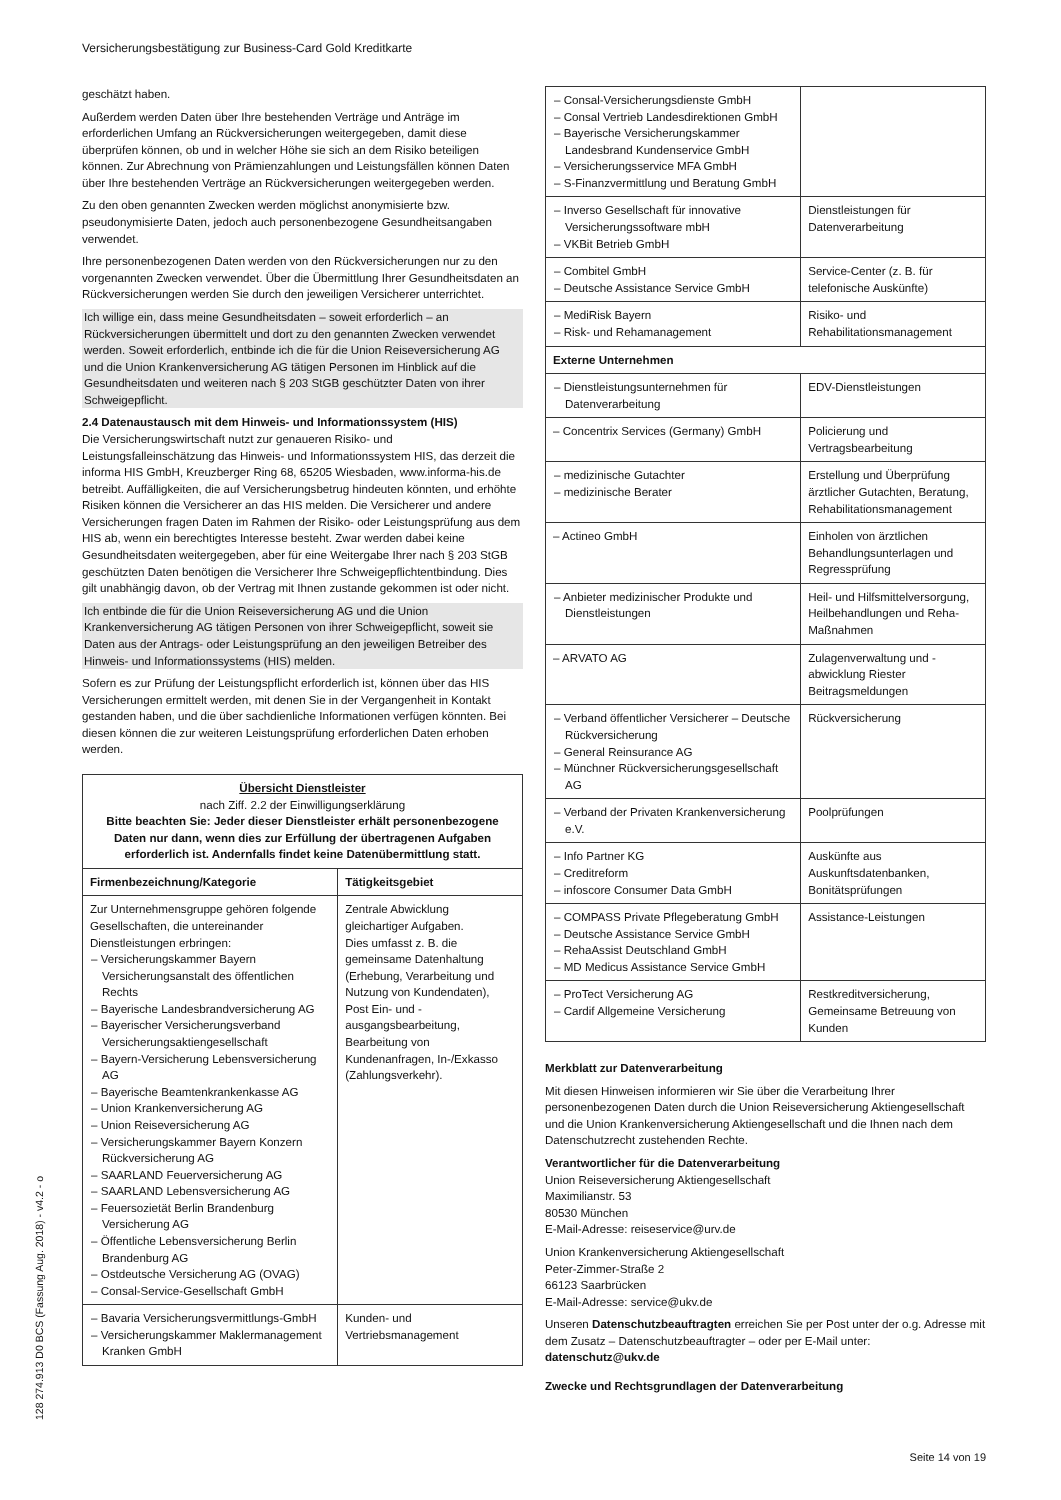Versicherungsbestätigung zur Business-Card Gold Kreditkarte
geschätzt haben.
Außerdem werden Daten über Ihre bestehenden Verträge und Anträge im erforderlichen Umfang an Rückversicherungen weitergegeben, damit diese überprüfen können, ob und in welcher Höhe sie sich an dem Risiko beteiligen können. Zur Abrechnung von Prämienzahlungen und Leistungsfällen können Daten über Ihre bestehenden Verträge an Rückversicherungen weitergegeben werden.
Zu den oben genannten Zwecken werden möglichst anonymisierte bzw. pseudonymisierte Daten, jedoch auch personenbezogene Gesundheitsangaben verwendet.
Ihre personenbezogenen Daten werden von den Rückversicherungen nur zu den vorgenannten Zwecken verwendet. Über die Übermittlung Ihrer Gesundheitsdaten an Rückversicherungen werden Sie durch den jeweiligen Versicherer unterrichtet.
Ich willige ein, dass meine Gesundheitsdaten – soweit erforderlich – an Rückversicherungen übermittelt und dort zu den genannten Zwecken verwendet werden. Soweit erforderlich, entbinde ich die für die Union Reiseversicherung AG und die Union Krankenversicherung AG tätigen Personen im Hinblick auf die Gesundheitsdaten und weiteren nach § 203 StGB geschützter Daten von ihrer Schweigepflicht.
2.4 Datenaustausch mit dem Hinweis- und Informationssystem (HIS)
Die Versicherungswirtschaft nutzt zur genaueren Risiko- und Leistungsfalleinschätzung das Hinweis- und Informationssystem HIS, das derzeit die informa HIS GmbH, Kreuzberger Ring 68, 65205 Wiesbaden, www.informa-his.de betreibt. Auffälligkeiten, die auf Versicherungsbetrug hindeuten könnten, und erhöhte Risiken können die Versicherer an das HIS melden. Die Versicherer und andere Versicherungen fragen Daten im Rahmen der Risiko- oder Leistungsprüfung aus dem HIS ab, wenn ein berechtigtes Interesse besteht. Zwar werden dabei keine Gesundheitsdaten weitergegeben, aber für eine Weitergabe Ihrer nach § 203 StGB geschützten Daten benötigen die Versicherer Ihre Schweigepflichtentbindung. Dies gilt unabhängig davon, ob der Vertrag mit Ihnen zustande gekommen ist oder nicht.
Ich entbinde die für die Union Reiseversicherung AG und die Union Krankenversicherung AG tätigen Personen von ihrer Schweigepflicht, soweit sie Daten aus der Antrags- oder Leistungsprüfung an den jeweiligen Betreiber des Hinweis- und Informationssystems (HIS) melden.
Sofern es zur Prüfung der Leistungspflicht erforderlich ist, können über das HIS Versicherungen ermittelt werden, mit denen Sie in der Vergangenheit in Kontakt gestanden haben, und die über sachdienliche Informationen verfügen könnten. Bei diesen können die zur weiteren Leistungsprüfung erforderlichen Daten erhoben werden.
| Übersicht Dienstleister nach Ziff. 2.2 der Einwilligungserklärung Bitte beachten Sie: Jeder dieser Dienstleister erhält personenbezogene Daten nur dann, wenn dies zur Erfüllung der übertragenen Aufgaben erforderlich ist. Andernfalls findet keine Datenübermittlung statt. | |
| Firmenbezeichnung/Kategorie | Tätigkeitsgebiet |
| Zur Unternehmensgruppe gehören folgende Gesellschaften, die untereinander Dienstleistungen erbringen: – Versicherungskammer Bayern Versicherungsanstalt des öffentlichen Rechts – Bayerische Landesbrandversicherung AG – Bayerischer Versicherungsverband Versicherungsaktiengesellschaft – Bayern-Versicherung Lebensversicherung AG – Bayerische Beamtenkrankenkasse AG – Union Krankenversicherung AG – Union Reiseversicherung AG – Versicherungskammer Bayern Konzern Rückversicherung AG – SAARLAND Feuerversicherung AG – SAARLAND Lebensversicherung AG – Feuersozietät Berlin Brandenburg Versicherung AG – Öffentliche Lebensversicherung Berlin Brandenburg AG – Ostdeutsche Versicherung AG (OVAG) – Consal-Service-Gesellschaft GmbH | Zentrale Abwicklung gleichartiger Aufgaben. Dies umfasst z. B. die gemeinsame Datenhaltung (Erhebung, Verarbeitung und Nutzung von Kundendaten), Post Ein- und -ausgangsbearbeitung, Bearbeitung von Kundenanfragen, In-/Exkasso (Zahlungsverkehr). |
| – Bavaria Versicherungsvermittlungs-GmbH – Versicherungskammer Maklermanagement Kranken GmbH | Kunden- und Vertriebsmanagement |
| – Consal-Versicherungsdienste GmbH – Consal Vertrieb Landesdirektionen GmbH – Bayerische Versicherungskammer Landesbrand Kundenservice GmbH – Versicherungsservice MFA GmbH – S-Finanzvermittlung und Beratung GmbH | |
| – Inverso Gesellschaft für innovative Versicherungssoftware mbH – VKBit Betrieb GmbH | Dienstleistungen für Datenverarbeitung |
| – Combitel GmbH – Deutsche Assistance Service GmbH | Service-Center (z. B. für telefonische Auskünfte) |
| – MediRisk Bayern – Risk- und Rehamanagement | Risiko- und Rehabilitationsmanagement |
| Externe Unternehmen | |
| – Dienstleistungsunternehmen für Datenverarbeitung | EDV-Dienstleistungen |
| – Concentrix Services (Germany) GmbH | Policierung und Vertragsbearbeitung |
| – medizinische Gutachter – medizinische Berater | Erstellung und Überprüfung ärztlicher Gutachten, Beratung, Rehabilitationsmanagement |
| – Actineo GmbH | Einholen von ärztlichen Behandlungsunterlagen und Regressprüfung |
| – Anbieter medizinischer Produkte und Dienstleistungen | Heil- und Hilfsmittelversorgung, Heilbehandlungen und Reha-Maßnahmen |
| – ARVATO AG | Zulagenverwaltung und -abwicklung Riester Beitragsmeldungen |
| – Verband öffentlicher Versicherer – Deutsche Rückversicherung – General Reinsurance AG – Münchner Rückversicherungsgesellschaft AG | Rückversicherung |
| – Verband der Privaten Krankenversicherung e.V. | Poolprüfungen |
| – Info Partner KG – Creditreform – infoscore Consumer Data GmbH | Auskünfte aus Auskunftsdatenbanken, Bonitätsprüfungen |
| – COMPASS Private Pflegeberatung GmbH – Deutsche Assistance Service GmbH – RehaAssist Deutschland GmbH – MD Medicus Assistance Service GmbH | Assistance-Leistungen |
| – ProTect Versicherung AG – Cardif Allgemeine Versicherung | Restkreditversicherung, Gemeinsame Betreuung von Kunden |
Merkblatt zur Datenverarbeitung
Mit diesen Hinweisen informieren wir Sie über die Verarbeitung Ihrer personenbezogenen Daten durch die Union Reiseversicherung Aktiengesellschaft und die Union Krankenversicherung Aktiengesellschaft und die Ihnen nach dem Datenschutzrecht zustehenden Rechte.
Verantwortlicher für die Datenverarbeitung
Union Reiseversicherung Aktiengesellschaft
Maximilianstr. 53
80530 München
E-Mail-Adresse: reiseservice@urv.de
Union Krankenversicherung Aktiengesellschaft
Peter-Zimmer-Straße 2
66123 Saarbrücken
E-Mail-Adresse: service@ukv.de
Unseren Datenschutzbeauftragten erreichen Sie per Post unter der o.g. Adresse mit dem Zusatz – Datenschutzbeauftragter – oder per E-Mail unter: datenschutz@ukv.de
Zwecke und Rechtsgrundlagen der Datenverarbeitung
Seite 14 von 19
128 274.913 D0 BCS (Fassung Aug. 2018) - v4.2 - o